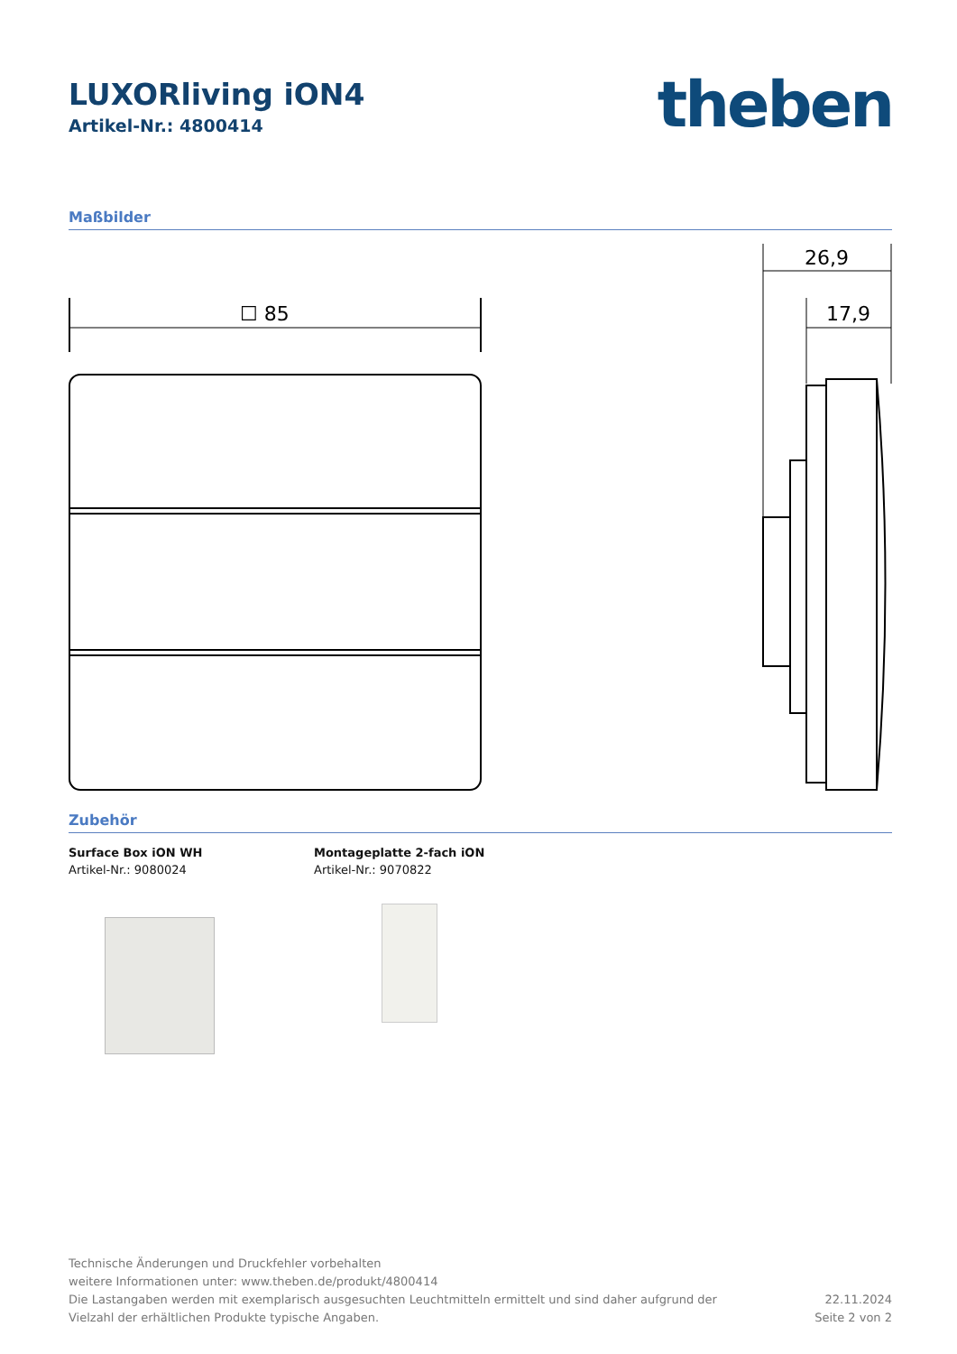LUXORliving iON4
Artikel-Nr.: 4800414
theben
Maßbilder
☐ 85
26,9
17,9
Zubehör
Surface Box iON WH
Artikel-Nr.: 9080024
Montageplatte 2-fach iON
Artikel-Nr.: 9070822
Technische Änderungen und Druckfehler vorbehalten
weitere Informationen unter: www.theben.de/produkt/4800414
Die Lastangaben werden mit exemplarisch ausgesuchten Leuchtmitteln ermittelt und sind daher aufgrund der
Vielzahl der erhältlichen Produkte typische Angaben.
22.11.2024
Seite 2 von 2